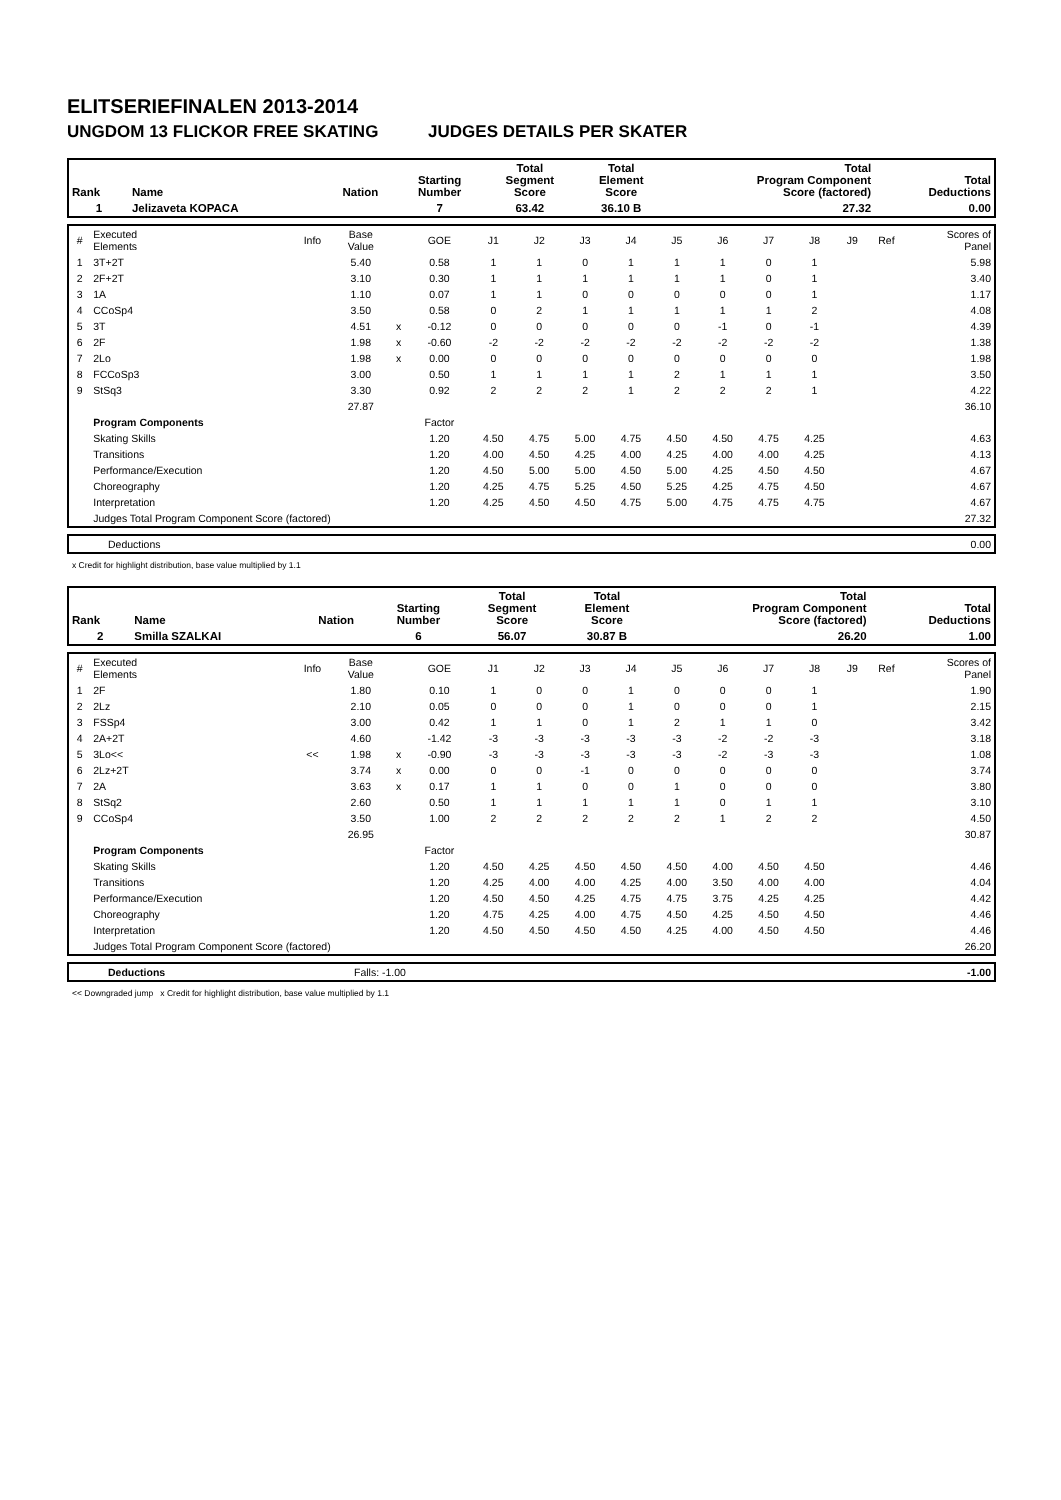ELITSERIEFINALEN 2013-2014
UNGDOM 13 FLICKOR FREE SKATING JUDGES DETAILS PER SKATER
| Rank | Name | Nation | Starting Number | Total Segment Score | Total Element Score | Total Program Component Score (factored) | Total Deductions |
| --- | --- | --- | --- | --- | --- | --- | --- |
| 1 | Jelizaveta KOPACA | | 7 | 63.42 | 36.10 B | 27.32 | 0.00 |
| # | Executed Elements | Info | Base Value | | GOE | J1 | J2 | J3 | J4 | J5 | J6 | J7 | J8 | J9 | Ref | Scores of Panel |
| 1 | 3T+2T | | 5.40 | | 0.58 | 1 | 1 | 0 | 1 | 1 | 1 | 0 | 1 | | | 5.98 |
| 2 | 2F+2T | | 3.10 | | 0.30 | 1 | 1 | 1 | 1 | 1 | 1 | 0 | 1 | | | 3.40 |
| 3 | 1A | | 1.10 | | 0.07 | 1 | 1 | 0 | 0 | 0 | 0 | 0 | 1 | | | 1.17 |
| 4 | CCoSp4 | | 3.50 | | 0.58 | 0 | 2 | 1 | 1 | 1 | 1 | 1 | 2 | | | 4.08 |
| 5 | 3T | | 4.51 | x | -0.12 | 0 | 0 | 0 | 0 | 0 | -1 | 0 | -1 | | | 4.39 |
| 6 | 2F | | 1.98 | x | -0.60 | -2 | -2 | -2 | -2 | -2 | -2 | -2 | -2 | | | 1.38 |
| 7 | 2Lo | | 1.98 | x | 0.00 | 0 | 0 | 0 | 0 | 0 | 0 | 0 | 0 | | | 1.98 |
| 8 | FCCoSp3 | | 3.00 | | 0.50 | 1 | 1 | 1 | 1 | 2 | 1 | 1 | 1 | | | 3.50 |
| 9 | StSq3 | | 3.30 | | 0.92 | 2 | 2 | 2 | 1 | 2 | 2 | 2 | 1 | | | 4.22 |
| | | | 27.87 | | | | | | | | | | | | | 36.10 |
| | Program Components | | | | Factor | | | | | | | | | | | |
| | Skating Skills | | | | 1.20 | 4.50 | 4.75 | 5.00 | 4.75 | 4.50 | 4.50 | 4.75 | 4.25 | | | 4.63 |
| | Transitions | | | | 1.20 | 4.00 | 4.50 | 4.25 | 4.00 | 4.25 | 4.00 | 4.00 | 4.25 | | | 4.13 |
| | Performance/Execution | | | | 1.20 | 4.50 | 5.00 | 5.00 | 4.50 | 5.00 | 4.25 | 4.50 | 4.50 | | | 4.67 |
| | Choreography | | | | 1.20 | 4.25 | 4.75 | 5.25 | 4.50 | 5.25 | 4.25 | 4.75 | 4.50 | | | 4.67 |
| | Interpretation | | | | 1.20 | 4.25 | 4.50 | 4.50 | 4.75 | 5.00 | 4.75 | 4.75 | 4.75 | | | 4.67 |
| | Judges Total Program Component Score (factored) | | | | | | | | | | | | | | | 27.32 |
| | Deductions | 0.00 |
x Credit for highlight distribution, base value multiplied by 1.1
| Rank | Name | Nation | Starting Number | Total Segment Score | Total Element Score | Total Program Component Score (factored) | Total Deductions |
| --- | --- | --- | --- | --- | --- | --- | --- |
| 2 | Smilla SZALKAI | | 6 | 56.07 | 30.87 B | 26.20 | 1.00 |
| # | Executed Elements | Info | Base Value | | GOE | J1 | J2 | J3 | J4 | J5 | J6 | J7 | J8 | J9 | Ref | Scores of Panel |
| 1 | 2F | | 1.80 | | 0.10 | 1 | 0 | 0 | 1 | 0 | 0 | 0 | 1 | | | 1.90 |
| 2 | 2Lz | | 2.10 | | 0.05 | 0 | 0 | 0 | 1 | 0 | 0 | 0 | 1 | | | 2.15 |
| 3 | FSSp4 | | 3.00 | | 0.42 | 1 | 1 | 0 | 1 | 2 | 1 | 1 | 0 | | | 3.42 |
| 4 | 2A+2T | | 4.60 | | -1.42 | -3 | -3 | -3 | -3 | -3 | -2 | -2 | -3 | | | 3.18 |
| 5 | 3Lo<< | << | 1.98 | x | -0.90 | -3 | -3 | -3 | -3 | -3 | -2 | -3 | -3 | | | 1.08 |
| 6 | 2Lz+2T | | 3.74 | x | 0.00 | 0 | 0 | -1 | 0 | 0 | 0 | 0 | 0 | | | 3.74 |
| 7 | 2A | | 3.63 | x | 0.17 | 1 | 1 | 0 | 0 | 1 | 0 | 0 | 0 | | | 3.80 |
| 8 | StSq2 | | 2.60 | | 0.50 | 1 | 1 | 1 | 1 | 1 | 0 | 1 | 1 | | | 3.10 |
| 9 | CCoSp4 | | 3.50 | | 1.00 | 2 | 2 | 2 | 2 | 2 | 1 | 2 | 2 | | | 4.50 |
| | | | 26.95 | | | | | | | | | | | | | 30.87 |
| | Program Components | | | | Factor | | | | | | | | | | | |
| | Skating Skills | | | | 1.20 | 4.50 | 4.25 | 4.50 | 4.50 | 4.50 | 4.00 | 4.50 | 4.50 | | | 4.46 |
| | Transitions | | | | 1.20 | 4.25 | 4.00 | 4.00 | 4.25 | 4.00 | 3.50 | 4.00 | 4.00 | | | 4.04 |
| | Performance/Execution | | | | 1.20 | 4.50 | 4.50 | 4.25 | 4.75 | 4.75 | 3.75 | 4.25 | 4.25 | | | 4.42 |
| | Choreography | | | | 1.20 | 4.75 | 4.25 | 4.00 | 4.75 | 4.50 | 4.25 | 4.50 | 4.50 | | | 4.46 |
| | Interpretation | | | | 1.20 | 4.50 | 4.50 | 4.50 | 4.50 | 4.25 | 4.00 | 4.50 | 4.50 | | | 4.46 |
| | Judges Total Program Component Score (factored) | | | | | | | | | | | | | | | 26.20 |
| | Deductions | Falls: -1.00 | -1.00 |
<< Downgraded jump x Credit for highlight distribution, base value multiplied by 1.1